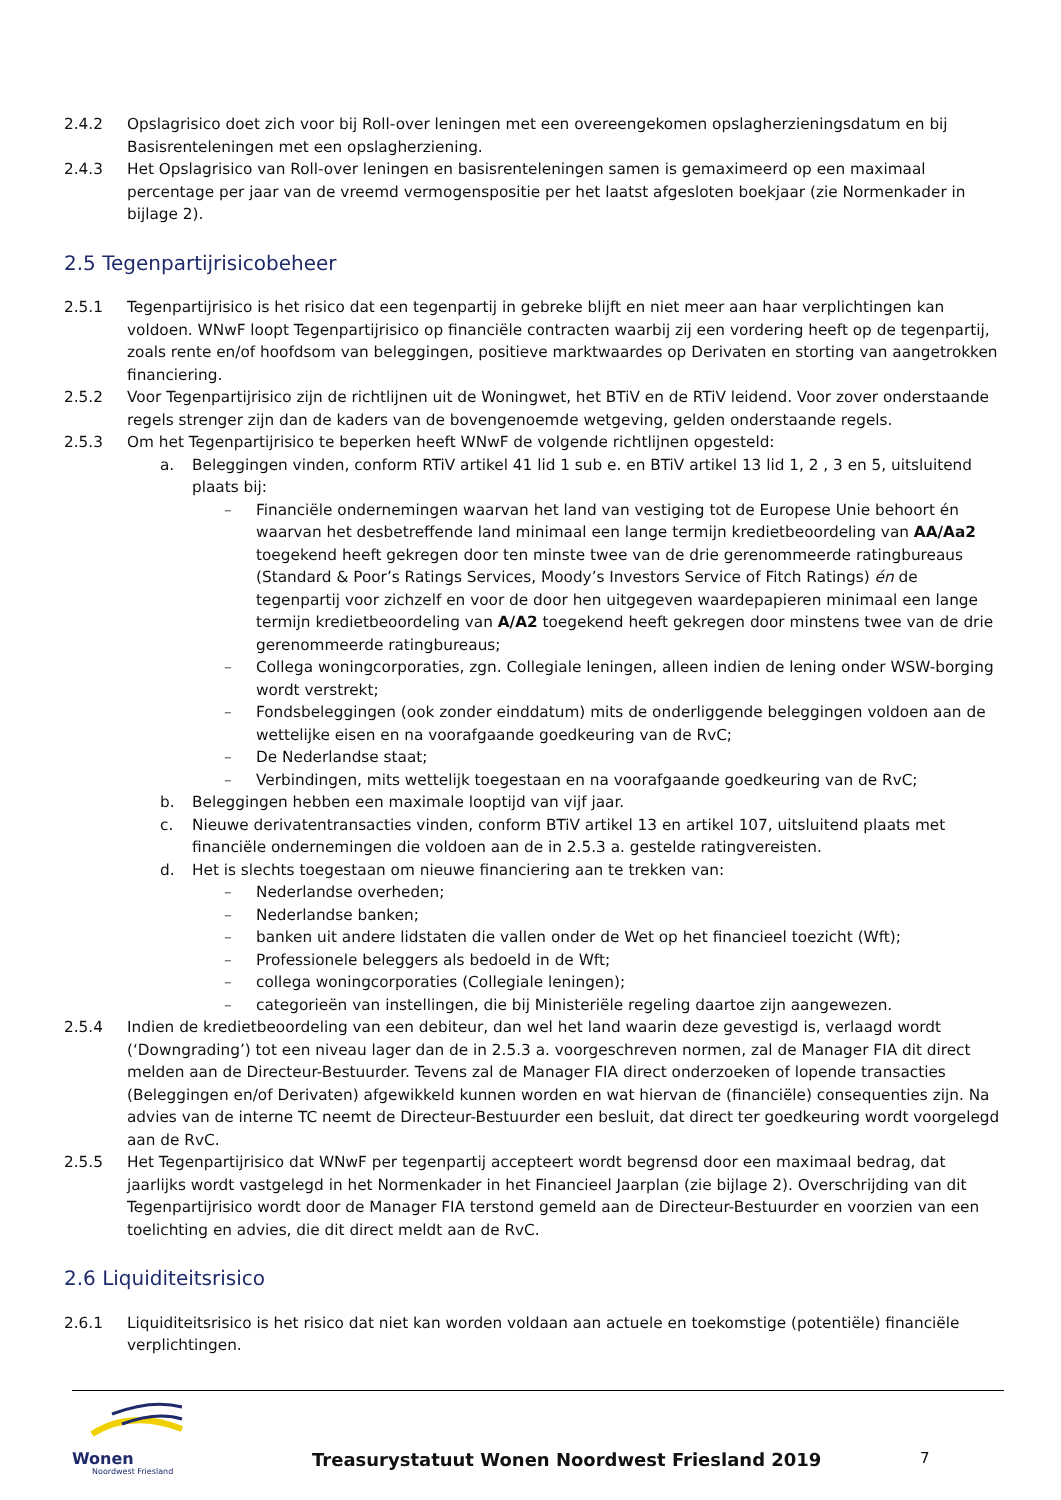2.4.2 Opslagrisico doet zich voor bij Roll-over leningen met een overeengekomen opslagherzieningsdatum en bij Basisrenteleningen met een opslagherziening.
2.4.3 Het Opslagrisico van Roll-over leningen en basisrenteleningen samen is gemaximeerd op een maximaal percentage per jaar van de vreemd vermogenspositie per het laatst afgesloten boekjaar (zie Normenkader in bijlage 2).
2.5 Tegenpartijrisicobeheer
2.5.1 Tegenpartijrisico is het risico dat een tegenpartij in gebreke blijft en niet meer aan haar verplichtingen kan voldoen. WNwF loopt Tegenpartijrisico op financiële contracten waarbij zij een vordering heeft op de tegenpartij, zoals rente en/of hoofdsom van beleggingen, positieve marktwaardes op Derivaten en storting van aangetrokken financiering.
2.5.2 Voor Tegenpartijrisico zijn de richtlijnen uit de Woningwet, het BTiV en de RTiV leidend. Voor zover onderstaande regels strenger zijn dan de kaders van de bovengenoemde wetgeving, gelden onderstaande regels.
2.5.3 Om het Tegenpartijrisico te beperken heeft WNwF de volgende richtlijnen opgesteld:
a. Beleggingen vinden, conform RTiV artikel 41 lid 1 sub e. en BTiV artikel 13 lid 1, 2 , 3 en 5, uitsluitend plaats bij:
– Financiële ondernemingen waarvan het land van vestiging tot de Europese Unie behoort én waarvan het desbetreffende land minimaal een lange termijn kredietbeoordeling van AA/Aa2 toegekend heeft gekregen door ten minste twee van de drie gerenommeerde ratingbureaus (Standard & Poor’s Ratings Services, Moody’s Investors Service of Fitch Ratings) én de tegenpartij voor zichzelf en voor de door hen uitgegeven waardepapieren minimaal een lange termijn kredietbeoordeling van A/A2 toegekend heeft gekregen door minstens twee van de drie gerenommeerde ratingbureaus;
– Collega woningcorporaties, zgn. Collegiale leningen, alleen indien de lening onder WSW-borging wordt verstrekt;
– Fondsbeleggingen (ook zonder einddatum) mits de onderliggende beleggingen voldoen aan de wettelijke eisen en na voorafgaande goedkeuring van de RvC;
– De Nederlandse staat;
– Verbindingen, mits wettelijk toegestaan en na voorafgaande goedkeuring van de RvC;
b. Beleggingen hebben een maximale looptijd van vijf jaar.
c. Nieuwe derivatentransacties vinden, conform BTiV artikel 13 en artikel 107, uitsluitend plaats met financiële ondernemingen die voldoen aan de in 2.5.3 a. gestelde ratingvereisten.
d. Het is slechts toegestaan om nieuwe financiering aan te trekken van:
– Nederlandse overheden;
– Nederlandse banken;
– banken uit andere lidstaten die vallen onder de Wet op het financieel toezicht (Wft);
– Professionele beleggers als bedoeld in de Wft;
– collega woningcorporaties (Collegiale leningen);
– categorieën van instellingen, die bij Ministeriële regeling daartoe zijn aangewezen.
2.5.4 Indien de kredietbeoordeling van een debiteur, dan wel het land waarin deze gevestigd is, verlaagd wordt (‘Downgrading’) tot een niveau lager dan de in 2.5.3 a. voorgeschreven normen, zal de Manager FIA dit direct melden aan de Directeur-Bestuurder. Tevens zal de Manager FIA direct onderzoeken of lopende transacties (Beleggingen en/of Derivaten) afgewikkeld kunnen worden en wat hiervan de (financiële) consequenties zijn. Na advies van de interne TC neemt de Directeur-Bestuurder een besluit, dat direct ter goedkeuring wordt voorgelegd aan de RvC.
2.5.5 Het Tegenpartijrisico dat WNwF per tegenpartij accepteert wordt begrensd door een maximaal bedrag, dat jaarlijks wordt vastgelegd in het Normenkader in het Financieel Jaarplan (zie bijlage 2). Overschrijding van dit Tegenpartijrisico wordt door de Manager FIA terstond gemeld aan de Directeur-Bestuurder en voorzien van een toelichting en advies, die dit direct meldt aan de RvC.
2.6 Liquiditeitsrisico
2.6.1 Liquiditeitsrisico is het risico dat niet kan worden voldaan aan actuele en toekomstige (potentiële) financiële verplichtingen.
Wonen
Noordwest Friesland
Treasurystatuut Wonen Noordwest Friesland 2019
7